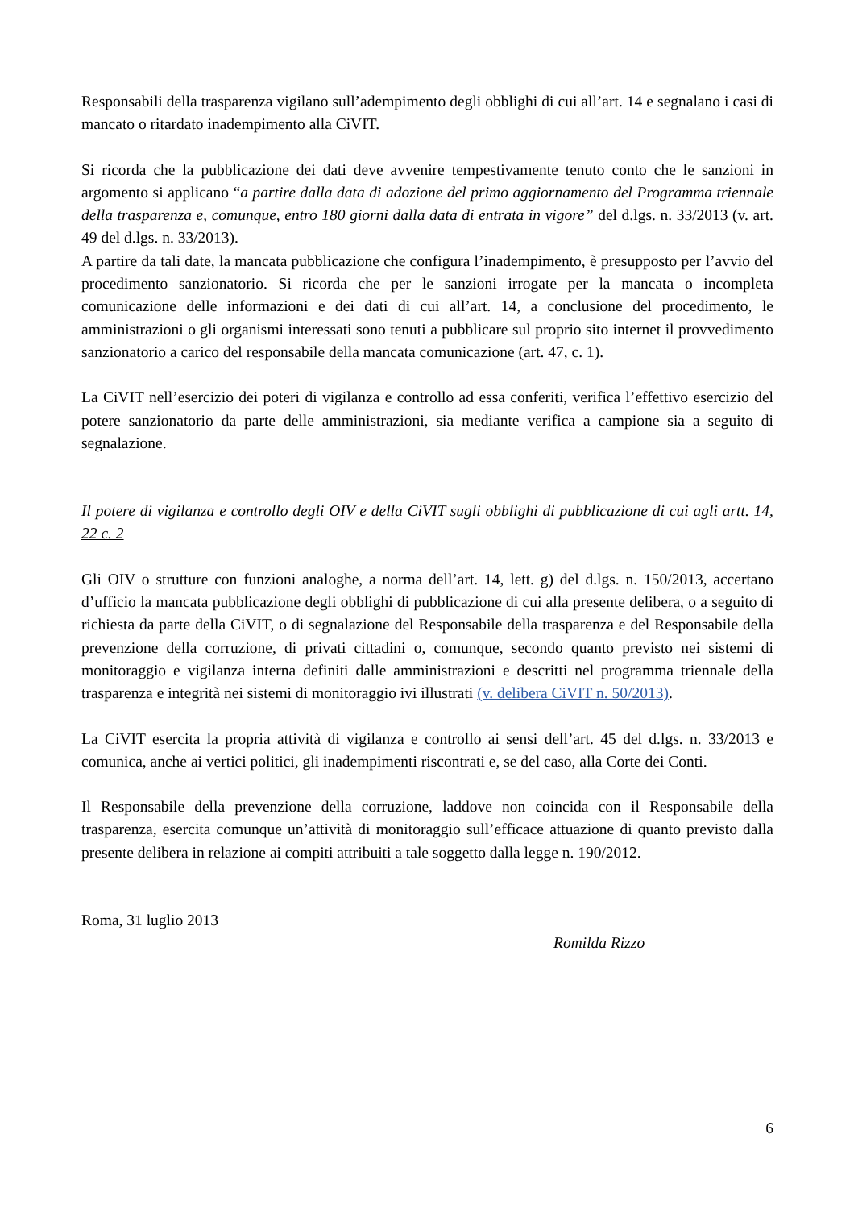Responsabili della trasparenza vigilano sull’adempimento degli obblighi di cui all’art. 14 e segnalano i casi di mancato o ritardato inadempimento alla CiVIT.
Si ricorda che la pubblicazione dei dati deve avvenire tempestivamente tenuto conto che le sanzioni in argomento si applicano “a partire dalla data di adozione del primo aggiornamento del Programma triennale della trasparenza e, comunque, entro 180 giorni dalla data di entrata in vigore” del d.lgs. n. 33/2013 (v. art. 49 del d.lgs. n. 33/2013).
A partire da tali date, la mancata pubblicazione che configura l’inadempimento, è presupposto per l’avvio del procedimento sanzionatorio. Si ricorda che per le sanzioni irrogate per la mancata o incompleta comunicazione delle informazioni e dei dati di cui all’art. 14, a conclusione del procedimento, le amministrazioni o gli organismi interessati sono tenuti a pubblicare sul proprio sito internet il provvedimento sanzionatorio a carico del responsabile della mancata comunicazione (art. 47, c. 1).
La CiVIT nell’esercizio dei poteri di vigilanza e controllo ad essa conferiti, verifica l’effettivo esercizio del potere sanzionatorio da parte delle amministrazioni, sia mediante verifica a campione sia a seguito di segnalazione.
Il potere di vigilanza e controllo degli OIV e della CiVIT sugli obblighi di pubblicazione di cui agli artt. 14, 22 c. 2
Gli OIV o strutture con funzioni analoghe, a norma dell’art. 14, lett. g) del d.lgs. n. 150/2013, accertano d’ufficio la mancata pubblicazione degli obblighi di pubblicazione di cui alla presente delibera, o a seguito di richiesta da parte della CiVIT, o di segnalazione del Responsabile della trasparenza e del Responsabile della prevenzione della corruzione, di privati cittadini o, comunque, secondo quanto previsto nei sistemi di monitoraggio e vigilanza interna definiti dalle amministrazioni e descritti nel programma triennale della trasparenza e integrità nei sistemi di monitoraggio ivi illustrati (v. delibera CiVIT n. 50/2013).
La CiVIT esercita la propria attività di vigilanza e controllo ai sensi dell’art. 45 del d.lgs. n. 33/2013 e comunica, anche ai vertici politici, gli inadempimenti riscontrati e, se del caso, alla Corte dei Conti.
Il Responsabile della prevenzione della corruzione, laddove non coincida con il Responsabile della trasparenza, esercita comunque un’attività di monitoraggio sull’efficace attuazione di quanto previsto dalla presente delibera in relazione ai compiti attribuiti a tale soggetto dalla legge n. 190/2012.
Roma, 31 luglio 2013
Romilda Rizzo
6